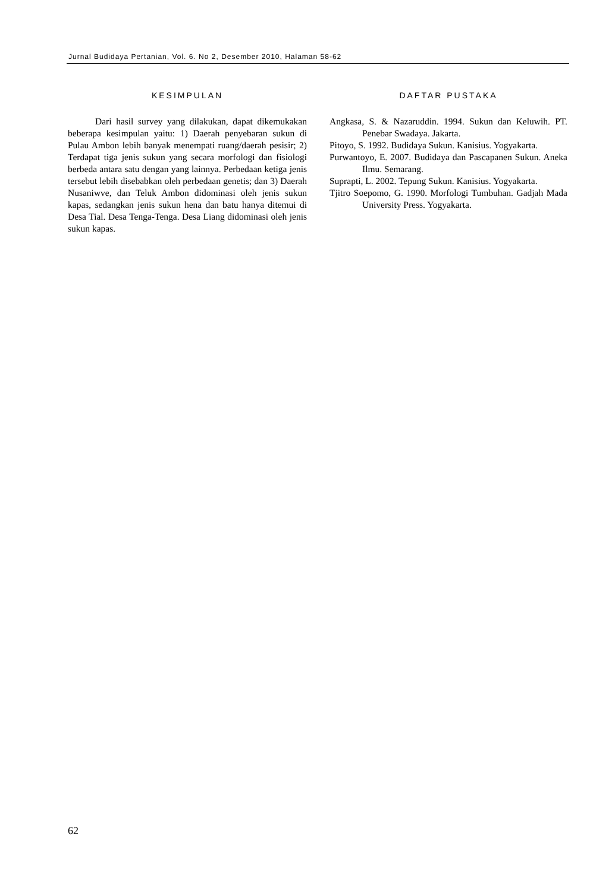Jurnal Budidaya Pertanian, Vol. 6. No 2, Desember 2010, Halaman 58-62
KESIMPULAN
Dari hasil survey yang dilakukan, dapat dikemukakan beberapa kesimpulan yaitu: 1) Daerah penyebaran sukun di Pulau Ambon lebih banyak menempati ruang/daerah pesisir; 2) Terdapat tiga jenis sukun yang secara morfologi dan fisiologi berbeda antara satu dengan yang lainnya. Perbedaan ketiga jenis tersebut lebih disebabkan oleh perbedaan genetis; dan 3) Daerah Nusaniwve, dan Teluk Ambon didominasi oleh jenis sukun kapas, sedangkan jenis sukun hena dan batu hanya ditemui di Desa Tial. Desa Tenga-Tenga. Desa Liang didominasi oleh jenis sukun kapas.
DAFTAR PUSTAKA
Angkasa, S. & Nazaruddin. 1994. Sukun dan Keluwih. PT. Penebar Swadaya. Jakarta.
Pitoyo, S. 1992. Budidaya Sukun. Kanisius. Yogyakarta.
Purwantoyo, E. 2007. Budidaya dan Pascapanen Sukun. Aneka Ilmu. Semarang.
Suprapti, L. 2002. Tepung Sukun. Kanisius. Yogyakarta.
Tjitro Soepomo, G. 1990. Morfologi Tumbuhan. Gadjah Mada University Press. Yogyakarta.
62